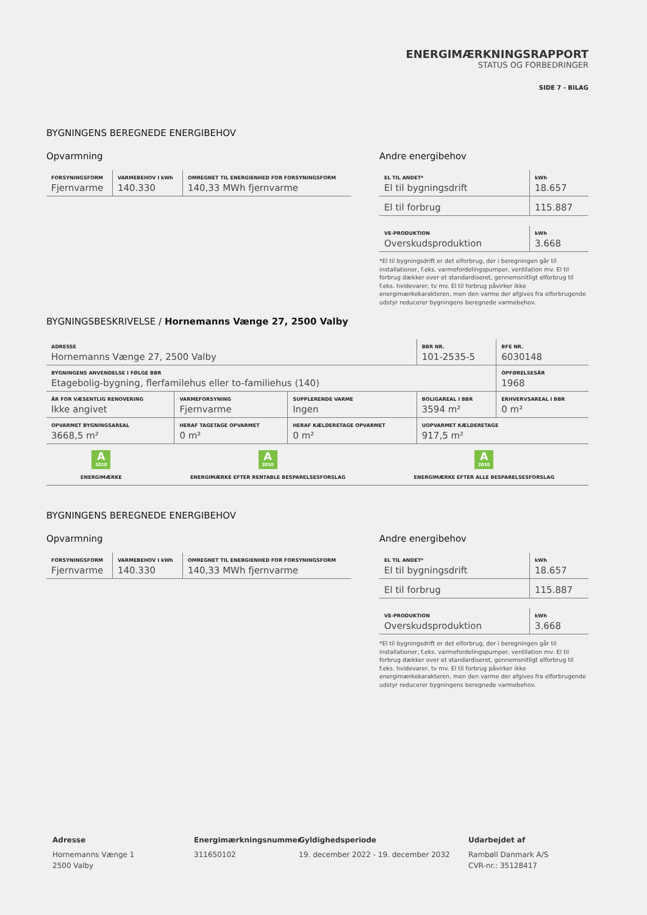ENERGIMÆRKNINGSRAPPORT
STATUS OG FORBEDRINGER
SIDE 7 - BILAG
BYGNINGENS BEREGNEDE ENERGIBEHOV
Opvarmning
| FORSYNINGSFORM Fjernvarme | VARMEBEHOV I kWh 140.330 | OMREGNET TIL ENERGIENHED FOR FORSYNINGSFORM 140,33 MWh fjernvarme |
Andre energibehov
| EL TIL ANDET* El til bygningsdrift | kWh 18.657 |
| El til forbrug | 115.887 |
| VE-PRODUKTION Overskudsproduktion | kWh 3.668 |
*El til bygningsdrift er det elforbrug, der i beregningen går til installationer, f.eks. varmefordelingspumper, ventilation mv. El til forbrug dækker over et standardiseret, gennemsnitligt elforbrug til f.eks. hvidevarer, tv mv. El til forbrug påvirker ikke energimærkekarakteren, men den varme der afgives fra elforbrugende udstyr reducerer bygningens beregnede varmebehov.
BYGNINGSBESKRIVELSE / Hornemanns Vænge 27, 2500 Valby
| ADRESSE Hornemanns Vænge 27, 2500 Valby | | | BBR NR. 101-2535-5 | BFE NR. 6030148 |
| BYGNINGENS ANVENDELSE I FØLGE BBR Etagebolig-bygning, flerfamilehus eller to-familiehus (140) | | | | OPFØRELSESÅR 1968 |
| ÅR FOR VÆSENTLIG RENOVERING Ikke angivet | VARMEFORSYNING Fjernvarme | SUPPLERENDE VARME Ingen | BOLIGAREAL I BBR 3594 m² | ERHVERVSAREAL I BBR 0 m² |
| OPVARMET BYGNINGSAREAL 3668,5 m² | HERAF TAGETAGE OPVARMET 0 m² | HERAF KÆLDERETAGE OPVARMET 0 m² | UOPVARMET KÆLDERETAGE 917,5 m² | |
A 2010
ENERGIMÆRKE
A 2010
ENERGIMÆRKE EFTER RENTABLE BESPARELSESFORSLAG
A 2010
ENERGIMÆRKE EFTER ALLE BESPARELSESFORSLAG
BYGNINGENS BEREGNEDE ENERGIBEHOV
Opvarmning
| FORSYNINGSFORM Fjernvarme | VARMEBEHOV I kWh 140.330 | OMREGNET TIL ENERGIENHED FOR FORSYNINGSFORM 140,33 MWh fjernvarme |
Andre energibehov
| EL TIL ANDET* El til bygningsdrift | kWh 18.657 |
| El til forbrug | 115.887 |
| VE-PRODUKTION Overskudsproduktion | kWh 3.668 |
*El til bygningsdrift er det elforbrug, der i beregningen går til installationer, f.eks. varmefordelingspumper, ventilation mv. El til forbrug dækker over et standardiseret, gennemsnitligt elforbrug til f.eks. hvidevarer, tv mv. El til forbrug påvirker ikke energimærkekarakteren, men den varme der afgives fra elforbrugende udstyr reducerer bygningens beregnede varmebehov.
Adresse
Hornemanns Vænge 1
2500 Valby
Energimærkningsnummer
311650102
Gyldighedsperiode
19. december 2022 - 19. december 2032
Udarbejdet af
Rambøll Danmark A/S
CVR-nr.: 35128417